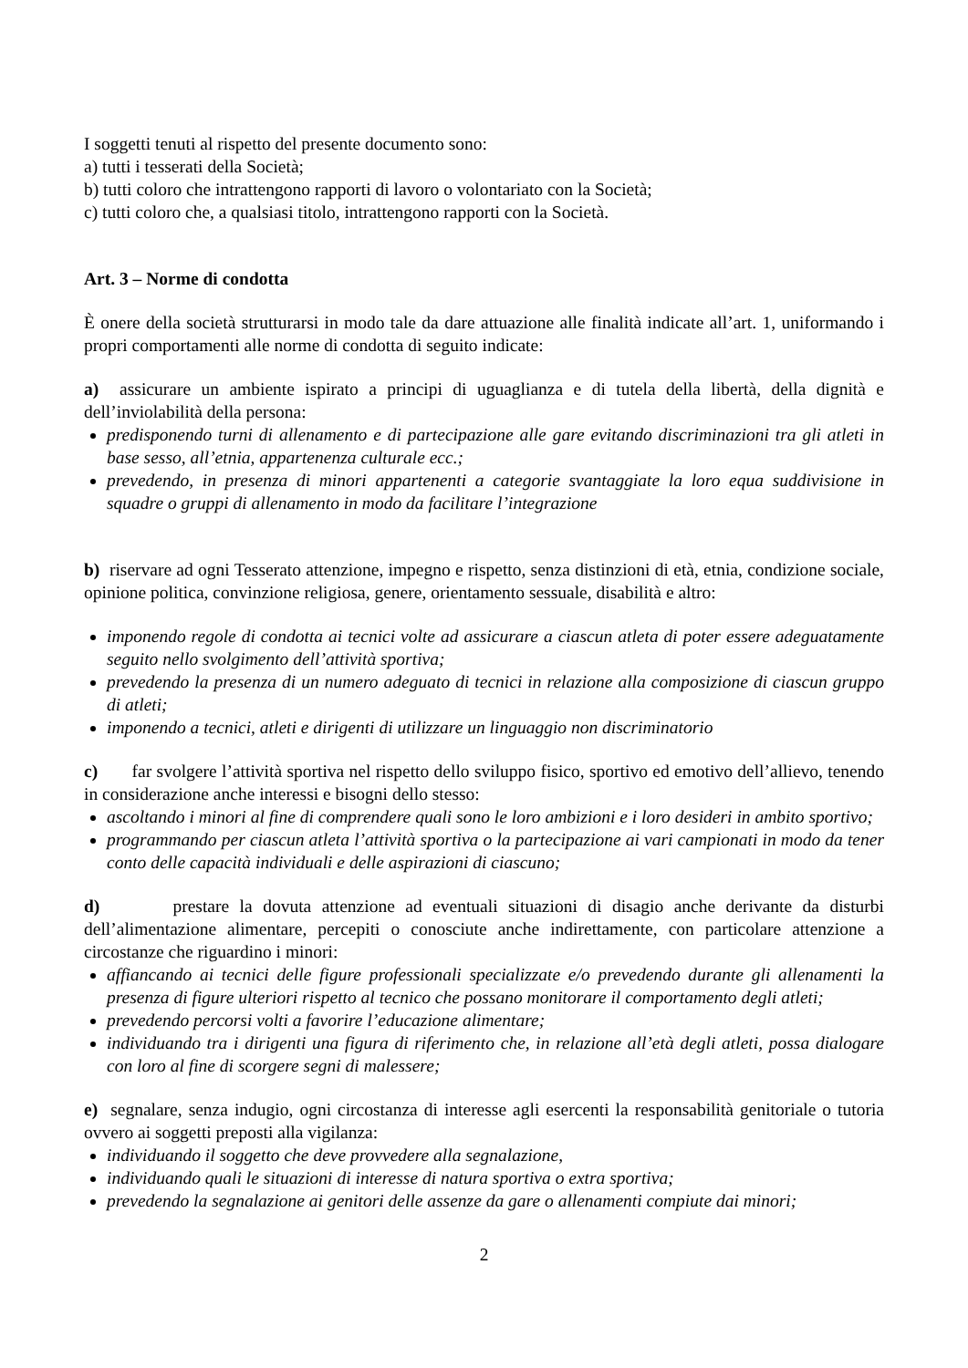I soggetti tenuti al rispetto del presente documento sono:
a) tutti i tesserati della Società;
b) tutti coloro che intrattengono rapporti di lavoro o volontariato con la Società;
c) tutti coloro che, a qualsiasi titolo, intrattengono rapporti con la Società.
Art. 3 – Norme di condotta
È onere della società strutturarsi in modo tale da dare attuazione alle finalità indicate all’art. 1, uniformando i propri comportamenti alle norme di condotta di seguito indicate:
a) assicurare un ambiente ispirato a principi di uguaglianza e di tutela della libertà, della dignità e dell’inviolabilità della persona:
predisponendo turni di allenamento e di partecipazione alle gare evitando discriminazioni tra gli atleti in base sesso, all’etnia, appartenenza culturale ecc.;
prevedendo, in presenza di minori appartenenti a categorie svantaggiate la loro equa suddivisione in squadre o gruppi di allenamento in modo da facilitare l’integrazione
b) riservare ad ogni Tesserato attenzione, impegno e rispetto, senza distinzioni di età, etnia, condizione sociale, opinione politica, convinzione religiosa, genere, orientamento sessuale, disabilità e altro:
imponendo regole di condotta ai tecnici volte ad assicurare a ciascun atleta di poter essere adeguatamente seguito nello svolgimento dell’attività sportiva;
prevedendo la presenza di un numero adeguato di tecnici in relazione alla composizione di ciascun gruppo di atleti;
imponendo a tecnici, atleti e dirigenti di utilizzare un linguaggio non discriminatorio
c) far svolgere l’attività sportiva nel rispetto dello sviluppo fisico, sportivo ed emotivo dell’allievo, tenendo in considerazione anche interessi e bisogni dello stesso:
ascoltando i minori al fine di comprendere quali sono le loro ambizioni e i loro desideri in ambito sportivo;
programmando per ciascun atleta l’attività sportiva o la partecipazione ai vari campionati in modo da tener conto delle capacità individuali e delle aspirazioni di ciascuno;
d) prestare la dovuta attenzione ad eventuali situazioni di disagio anche derivante da disturbi dell’alimentazione alimentare, percepiti o conosciute anche indirettamente, con particolare attenzione a circostanze che riguardino i minori:
affiancando ai tecnici delle figure professionali specializzate e/o prevedendo durante gli allenamenti la presenza di figure ulteriori rispetto al tecnico che possano monitorare il comportamento degli atleti;
prevedendo percorsi volti a favorire l’educazione alimentare;
individuando tra i dirigenti una figura di riferimento che, in relazione all’età degli atleti, possa dialogare con loro al fine di scorgere segni di malessere;
e) segnalare, senza indugio, ogni circostanza di interesse agli esercenti la responsabilità genitoriale o tutoria ovvero ai soggetti preposti alla vigilanza:
individuando il soggetto che deve provvedere alla segnalazione,
individuando quali le situazioni di interesse di natura sportiva o extra sportiva;
prevedendo la segnalazione ai genitori delle assenze da gare o allenamenti compiute dai minori;
2